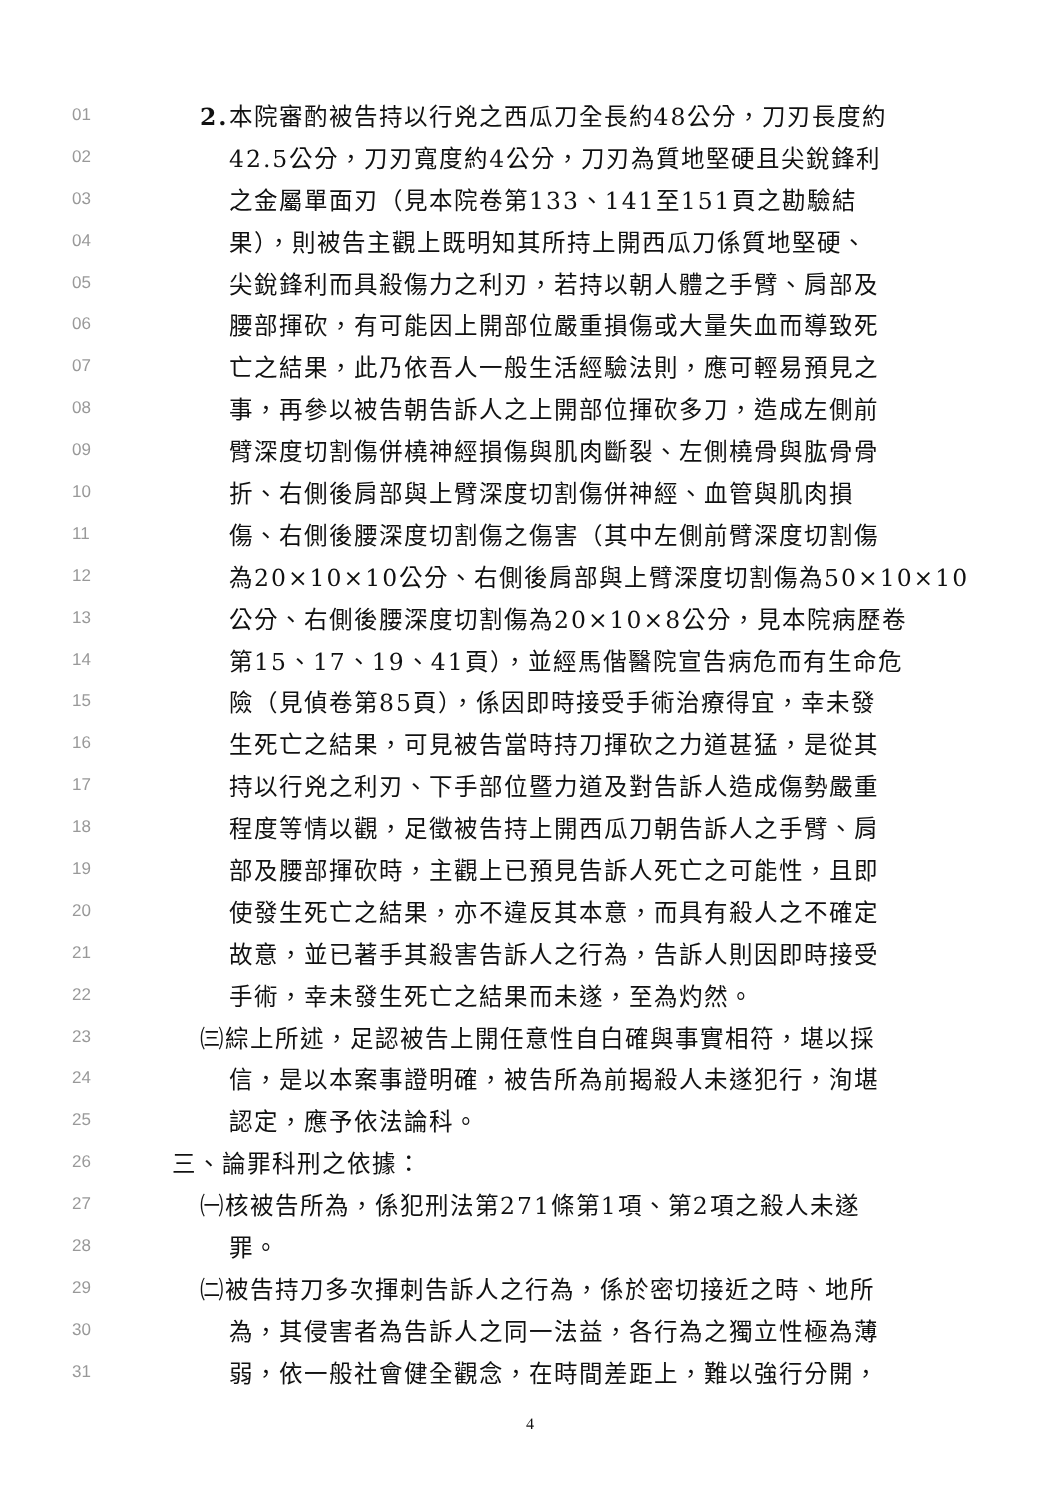01 2. 本院審酌被告持以行兇之西瓜刀全長約48公分，刀刃長度約
02 42.5公分，刀刃寬度約4公分，刀刃為質地堅硬且尖銳鋒利
03 之金屬單面刃（見本院卷第133、141至151頁之勘驗結
04 果），則被告主觀上既明知其所持上開西瓜刀係質地堅硬、
05 尖銳鋒利而具殺傷力之利刃，若持以朝人體之手臂、肩部及
06 腰部揮砍，有可能因上開部位嚴重損傷或大量失血而導致死
07 亡之結果，此乃依吾人一般生活經驗法則，應可輕易預見之
08 事，再參以被告朝告訴人之上開部位揮砍多刀，造成左側前
09 臂深度切割傷併橈神經損傷與肌肉斷裂、左側橈骨與肱骨骨
10 折、右側後肩部與上臂深度切割傷併神經、血管與肌肉損
11 傷、右側後腰深度切割傷之傷害（其中左側前臂深度切割傷
12 為20×10×10公分、右側後肩部與上臂深度切割傷為50×10×10
13 公分、右側後腰深度切割傷為20×10×8公分，見本院病歷卷
14 第15、17、19、41頁），並經馬偕醫院宣告病危而有生命危
15 險（見偵卷第85頁），係因即時接受手術治療得宜，幸未發
16 生死亡之結果，可見被告當時持刀揮砍之力道甚猛，是從其
17 持以行兇之利刃、下手部位暨力道及對告訴人造成傷勢嚴重
18 程度等情以觀，足徵被告持上開西瓜刀朝告訴人之手臂、肩
19 部及腰部揮砍時，主觀上已預見告訴人死亡之可能性，且即
20 使發生死亡之結果，亦不違反其本意，而具有殺人之不確定
21 故意，並已著手其殺害告訴人之行為，告訴人則因即時接受
22 手術，幸未發生死亡之結果而未遂，至為灼然。
23 ㈢綜上所述，足認被告上開任意性自白確與事實相符，堪以採
24 信，是以本案事證明確，被告所為前揭殺人未遂犯行，洵堪
25 認定，應予依法論科。
26 三、論罪科刑之依據：
27 ㈠核被告所為，係犯刑法第271條第1項、第2項之殺人未遂
28 罪。
29 ㈡被告持刀多次揮刺告訴人之行為，係於密切接近之時、地所
30 為，其侵害者為告訴人之同一法益，各行為之獨立性極為薄
31 弱，依一般社會健全觀念，在時間差距上，難以強行分開，
4